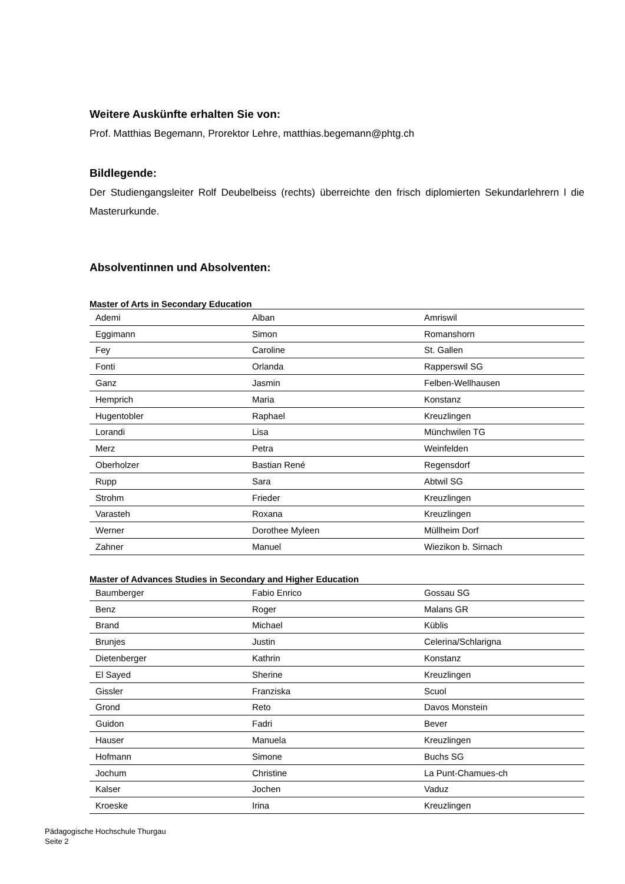Weitere Auskünfte erhalten Sie von:
Prof. Matthias Begemann, Prorektor Lehre, matthias.begemann@phtg.ch
Bildlegende:
Der Studiengangsleiter Rolf Deubelbeiss (rechts) überreichte den frisch diplomierten Sekundarlehrern l die Masterurkunde.
Absolventinnen und Absolventen:
Master of Arts in Secondary Education
| Ademi | Alban | Amriswil |
| Eggimann | Simon | Romanshorn |
| Fey | Caroline | St. Gallen |
| Fonti | Orlanda | Rapperswil SG |
| Ganz | Jasmin | Felben-Wellhausen |
| Hemprich | Maria | Konstanz |
| Hugentobler | Raphael | Kreuzlingen |
| Lorandi | Lisa | Münchwilen TG |
| Merz | Petra | Weinfelden |
| Oberholzer | Bastian René | Regensdorf |
| Rupp | Sara | Abtwil SG |
| Strohm | Frieder | Kreuzlingen |
| Varasteh | Roxana | Kreuzlingen |
| Werner | Dorothee Myleen | Müllheim Dorf |
| Zahner | Manuel | Wiezikon b. Sirnach |
Master of Advances Studies in Secondary and Higher Education
| Baumberger | Fabio Enrico | Gossau SG |
| Benz | Roger | Malans GR |
| Brand | Michael | Küblis |
| Brunjes | Justin | Celerina/Schlarigna |
| Dietenberger | Kathrin | Konstanz |
| El Sayed | Sherine | Kreuzlingen |
| Gissler | Franziska | Scuol |
| Grond | Reto | Davos Monstein |
| Guidon | Fadri | Bever |
| Hauser | Manuela | Kreuzlingen |
| Hofmann | Simone | Buchs SG |
| Jochum | Christine | La Punt-Chamues-ch |
| Kalser | Jochen | Vaduz |
| Kroeske | Irina | Kreuzlingen |
Pädagogische Hochschule Thurgau
Seite 2